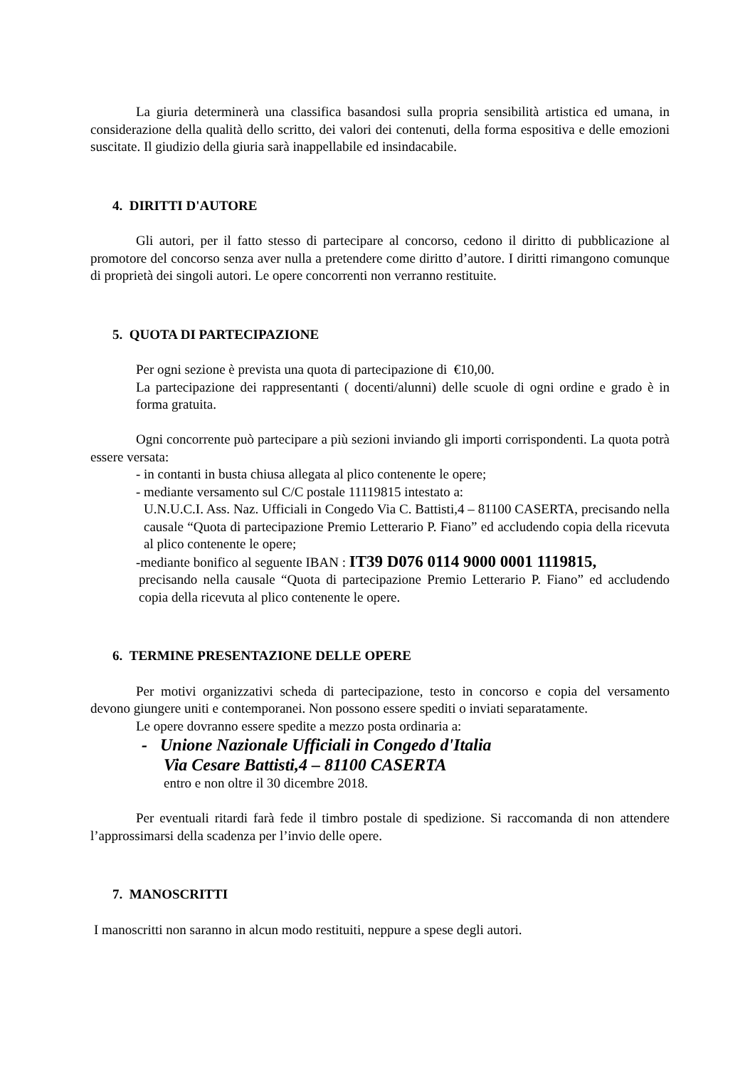La giuria determinerà una classifica basandosi sulla propria sensibilità artistica ed umana, in considerazione della qualità dello scritto, dei valori dei contenuti, della forma espositiva e delle emozioni suscitate. Il giudizio della giuria sarà inappellabile ed insindacabile.
4. DIRITTI D'AUTORE
Gli autori, per il fatto stesso di partecipare al concorso, cedono il diritto di pubblicazione al promotore del concorso senza aver nulla a pretendere come diritto d’autore. I diritti rimangono comunque di proprietà dei singoli autori. Le opere concorrenti non verranno restituite.
5. QUOTA DI PARTECIPAZIONE
Per ogni sezione è prevista una quota di partecipazione di €10,00.
La partecipazione dei rappresentanti ( docenti/alunni) delle scuole di ogni ordine e grado è in forma gratuita.
Ogni concorrente può partecipare a più sezioni inviando gli importi corrispondenti. La quota potrà essere versata:
- in contanti in busta chiusa allegata al plico contenente le opere;
- mediante versamento sul C/C postale 11119815 intestato a:
U.N.U.C.I. Ass. Naz. Ufficiali in Congedo Via C. Battisti,4 – 81100 CASERTA, precisando nella causale “Quota di partecipazione Premio Letterario P. Fiano” ed accludendo copia della ricevuta al plico contenente le opere;
-mediante bonifico al seguente IBAN : IT39 D076 0114 9000 0001 1119815,
precisando nella causale “Quota di partecipazione Premio Letterario P. Fiano” ed accludendo copia della ricevuta al plico contenente le opere.
6. TERMINE PRESENTAZIONE DELLE OPERE
Per motivi organizzativi scheda di partecipazione, testo in concorso e copia del versamento devono giungere uniti e contemporanei. Non possono essere spediti o inviati separatamente.
Le opere dovranno essere spedite a mezzo posta ordinaria a:
- Unione Nazionale Ufficiali in Congedo d'Italia
Via Cesare Battisti,4 – 81100 CASERTA
entro e non oltre il 30 dicembre 2018.
Per eventuali ritardi farà fede il timbro postale di spedizione. Si raccomanda di non attendere l’approssimarsi della scadenza per l’invio delle opere.
7. MANOSCRITTI
I manoscritti non saranno in alcun modo restituiti, neppure a spese degli autori.